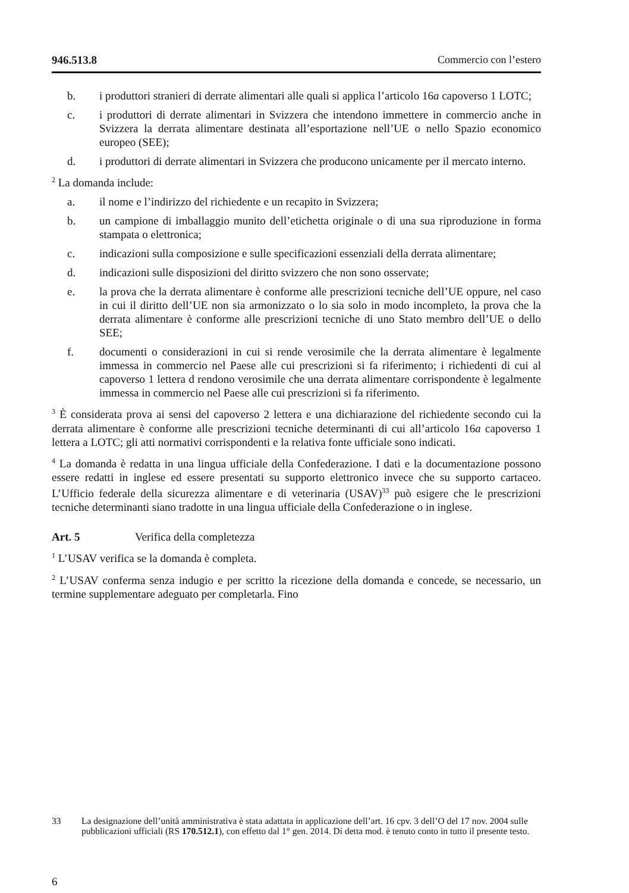946.513.8 Commercio con l’estero
b. i produttori stranieri di derrate alimentari alle quali si applica l’articolo 16a capoverso 1 LOTC;
c. i produttori di derrate alimentari in Svizzera che intendono immettere in commercio anche in Svizzera la derrata alimentare destinata all’esportazione nell’UE o nello Spazio economico europeo (SEE);
d. i produttori di derrate alimentari in Svizzera che producono unicamente per il mercato interno.
<sup>2</sup> La domanda include:
a. il nome e l’indirizzo del richiedente e un recapito in Svizzera;
b. un campione di imballaggio munito dell’etichetta originale o di una sua riproduzione in forma stampata o elettronica;
c. indicazioni sulla composizione e sulle specificazioni essenziali della derrata alimentare;
d. indicazioni sulle disposizioni del diritto svizzero che non sono osservate;
e. la prova che la derrata alimentare è conforme alle prescrizioni tecniche dell’UE oppure, nel caso in cui il diritto dell’UE non sia armonizzato o lo sia solo in modo incompleto, la prova che la derrata alimentare è conforme alle prescrizioni tecniche di uno Stato membro dell’UE o dello SEE;
f. documenti o considerazioni in cui si rende verosimile che la derrata alimentare è legalmente immessa in commercio nel Paese alle cui prescrizioni si fa riferimento; i richiedenti di cui al capoverso 1 lettera d rendono verosimile che una derrata alimentare corrispondente è legalmente immessa in commercio nel Paese alle cui prescrizioni si fa riferimento.
<sup>3</sup> È considerata prova ai sensi del capoverso 2 lettera e una dichiarazione del richiedente secondo cui la derrata alimentare è conforme alle prescrizioni tecniche determinanti di cui all’articolo 16a capoverso 1 lettera a LOTC; gli atti normativi corrispondenti e la relativa fonte ufficiale sono indicati.
<sup>4</sup> La domanda è redatta in una lingua ufficiale della Confederazione. I dati e la documentazione possono essere redatti in inglese ed essere presentati su supporto elettronico invece che su supporto cartaceo. L’Ufficio federale della sicurezza alimentare e di veterinaria (USAV)<sup>33</sup> può esigere che le prescrizioni tecniche determinanti siano tradotte in una lingua ufficiale della Confederazione o in inglese.
Art. 5 Verifica della completezza
<sup>1</sup> L’USAV verifica se la domanda è completa.
<sup>2</sup> L’USAV conferma senza indugio e per scritto la ricezione della domanda e concede, se necessario, un termine supplementare adeguato per completarla. Fino
33 La designazione dell’unità amministrativa è stata adattata in applicazione dell’art. 16 cpv. 3 dell’O del 17 nov. 2004 sulle pubblicazioni ufficiali (RS 170.512.1), con effetto dal 1° gen. 2014. Di detta mod. è tenuto conto in tutto il presente testo.
6